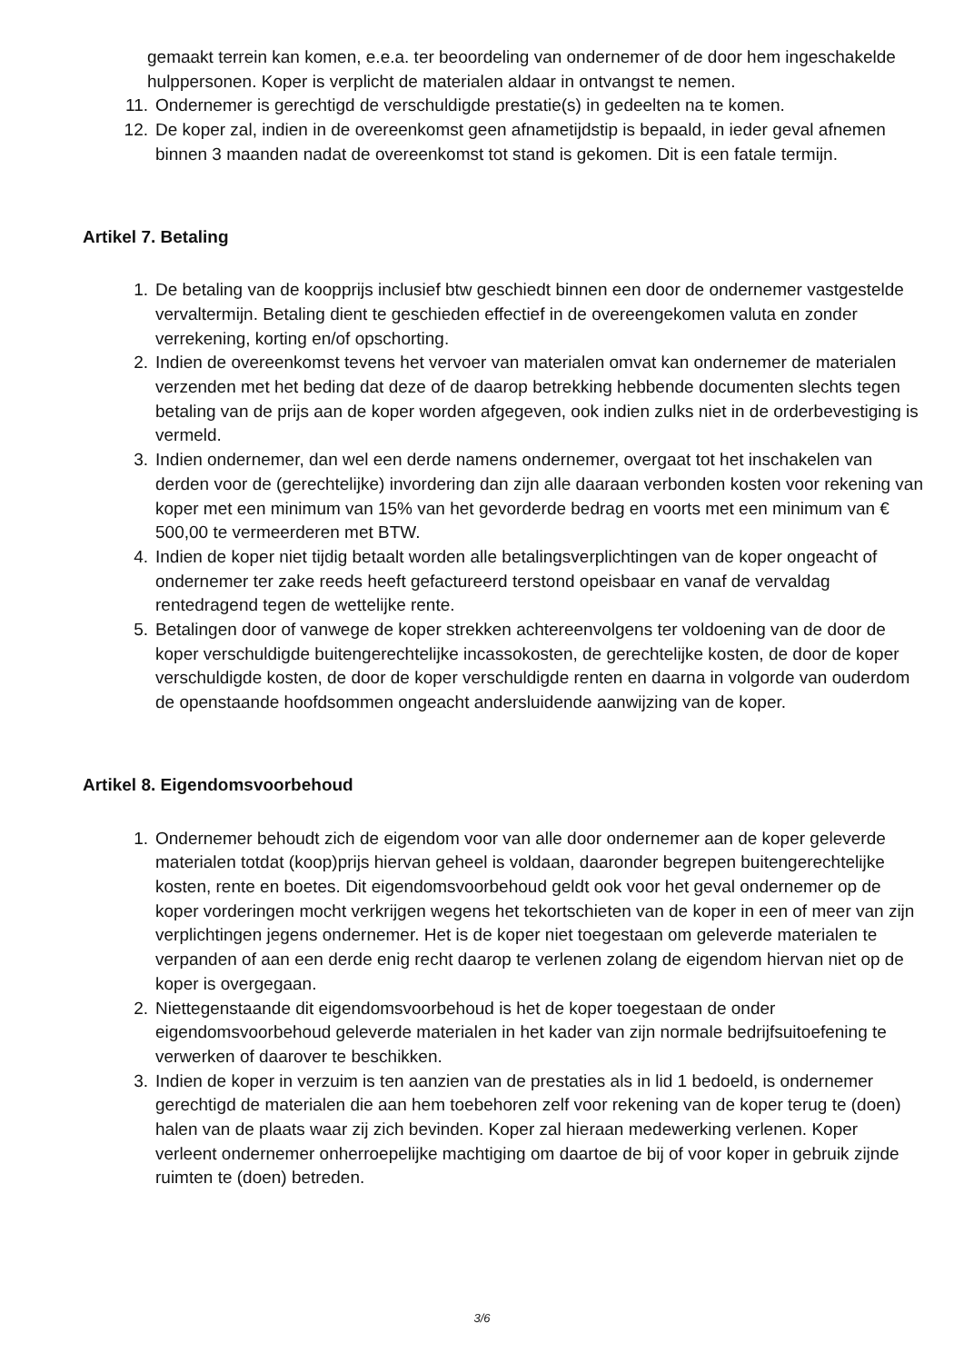gemaakt terrein kan komen, e.e.a. ter beoordeling van ondernemer of de door hem ingeschakelde hulppersonen. Koper is verplicht de materialen aldaar in ontvangst te nemen.
11. Ondernemer is gerechtigd de verschuldigde prestatie(s) in gedeelten na te komen.
12. De koper zal, indien in de overeenkomst geen afnametijdstip is bepaald, in ieder geval afnemen binnen 3 maanden nadat de overeenkomst tot stand is gekomen. Dit is een fatale termijn.
Artikel 7. Betaling
1. De betaling van de koopprijs inclusief btw geschiedt binnen een door de ondernemer vastgestelde vervaltermijn. Betaling dient te geschieden effectief in de overeengekomen valuta en zonder verrekening, korting en/of opschorting.
2. Indien de overeenkomst tevens het vervoer van materialen omvat kan ondernemer de materialen verzenden met het beding dat deze of de daarop betrekking hebbende documenten slechts tegen betaling van de prijs aan de koper worden afgegeven, ook indien zulks niet in de orderbevestiging is vermeld.
3. Indien ondernemer, dan wel een derde namens ondernemer, overgaat tot het inschakelen van derden voor de (gerechtelijke) invordering dan zijn alle daaraan verbonden kosten voor rekening van koper met een minimum van 15% van het gevorderde bedrag en voorts met een minimum van € 500,00 te vermeerderen met BTW.
4. Indien de koper niet tijdig betaalt worden alle betalingsverplichtingen van de koper ongeacht of ondernemer ter zake reeds heeft gefactureerd terstond opeisbaar en vanaf de vervaldag rentedragend tegen de wettelijke rente.
5. Betalingen door of vanwege de koper strekken achtereenvolgens ter voldoening van de door de koper verschuldigde buitengerechtelijke incassokosten, de gerechtelijke kosten, de door de koper verschuldigde kosten, de door de koper verschuldigde renten en daarna in volgorde van ouderdom de openstaande hoofdsommen ongeacht andersluidende aanwijzing van de koper.
Artikel 8. Eigendomsvoorbehoud
1. Ondernemer behoudt zich de eigendom voor van alle door ondernemer aan de koper geleverde materialen totdat (koop)prijs hiervan geheel is voldaan, daaronder begrepen buitengerechtelijke kosten, rente en boetes. Dit eigendomsvoorbehoud geldt ook voor het geval ondernemer op de koper vorderingen mocht verkrijgen wegens het tekortschieten van de koper in een of meer van zijn verplichtingen jegens ondernemer. Het is de koper niet toegestaan om geleverde materialen te verpanden of aan een derde enig recht daarop te verlenen zolang de eigendom hiervan niet op de koper is overgegaan.
2. Niettegenstaande dit eigendomsvoorbehoud is het de koper toegestaan de onder eigendomsvoorbehoud geleverde materialen in het kader van zijn normale bedrijfsuitoefening te verwerken of daarover te beschikken.
3. Indien de koper in verzuim is ten aanzien van de prestaties als in lid 1 bedoeld, is ondernemer gerechtigd de materialen die aan hem toebehoren zelf voor rekening van de koper terug te (doen) halen van de plaats waar zij zich bevinden. Koper zal hieraan medewerking verlenen. Koper verleent ondernemer onherroepelijke machtiging om daartoe de bij of voor koper in gebruik zijnde ruimten te (doen) betreden.
3/6